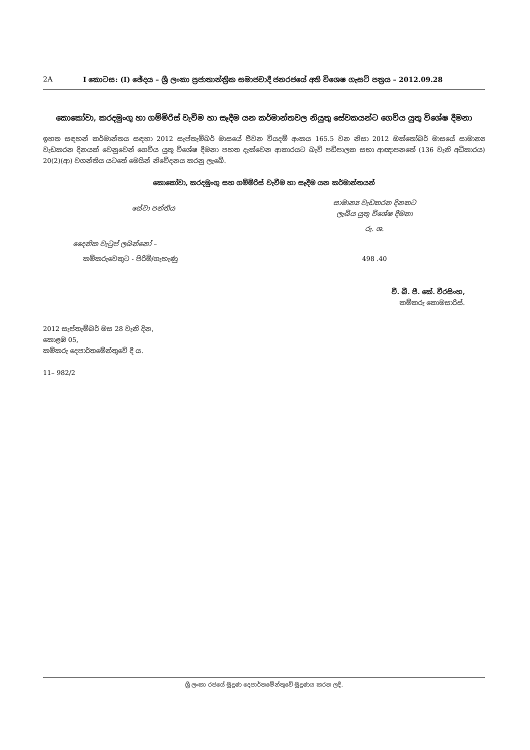2A I කොටස: (I) ඡේදය – ශ්‍රී ලංකා ප්‍රජාතාන්ත්‍රික සමාජවාදී ජනරජයේ අති විශෙෂ ගැසට් පත්‍රය – 2012.09.28
කොකෝවා, කරදමුංගු හා ගම්මිරිස් වැවීම හා සෑදීම යන කර්මාන්තවල නියුතු සේවකයන්ට ගෙවිය යුතු විශේෂ දීමනා
ඉහත සඳහන් කර්මාන්තය සඳහා 2012 සැප්තැම්බර් මාසයේ ජීවන වියදම් අංකය 165.5 වන නිසා 2012 ඔක්තෝබර් මාසයේ සාමාන්‍ය වැඩකරන දිනයක් වෙනුවෙන් ගෙවිය යුතු විශේෂ දීමනා පහත දැක්වෙන ආකාරයට බැව් පඩිපාලක සභා ආඥාපනතේ (136 වැනි අධිකාරය) 20(2)(ආ) වගන්තිය යටතේ මෙයින් නිවේදනය කරනු ලැබේ.
කොකෝවා, කරදමුංගු සහ ගම්මිරිස් වැවීම හා සෑදීම යන කර්මාන්තයන්
| සේවා පන්තිය | සාමාන්‍ය වැඩකරන දිනකට ලැබිය යුතු විශේෂ දීමනා |
| --- | --- |
| | රු. ශ. |
| දෛනික වැටුප් ලබන්නෝ – | |
| කම්කරුවෙකුට - පිරිමි/ගැහැණු | 498 .40 |
වී. බී. පී. කේ. වීරසිංහ,
කම්කරු කොමසාරිස්.
2012 සැප්තැම්බර් මස 28 වැනි දින,
කොළඹ 05,
කම්කරු දෙපාර්තමේන්තුවේ දී ය.
11– 982/2
ශ්‍රී ලංකා රජයේ මුද්‍රණ දෙපාර්තමේන්තුවේ මුද්‍රණය කරන ලදී.